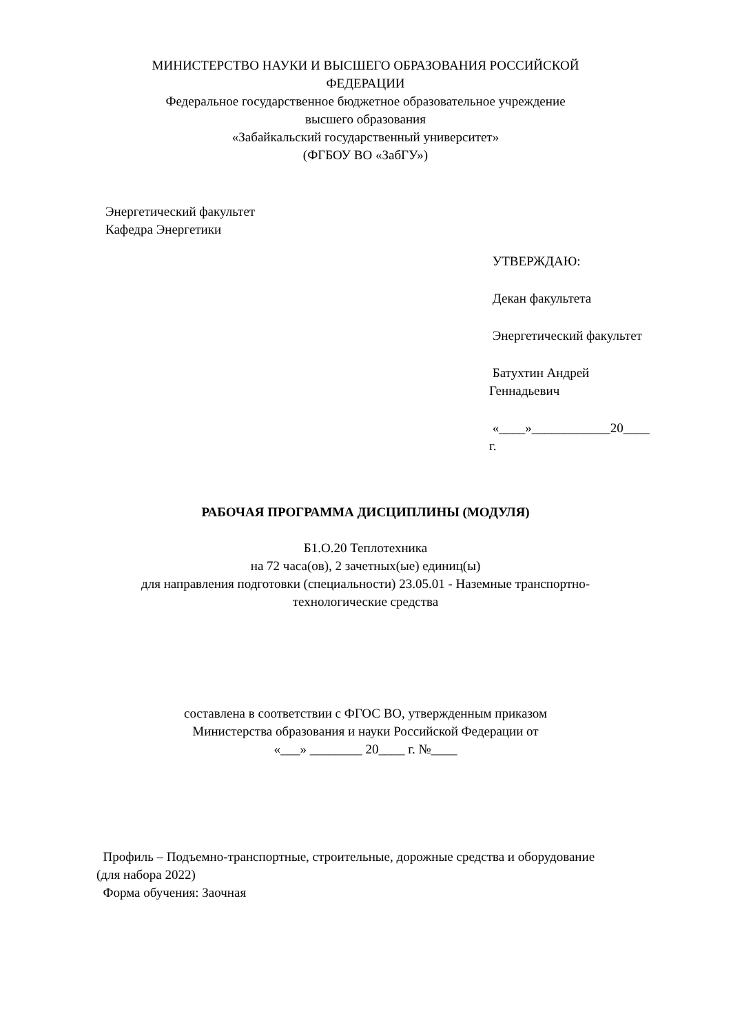МИНИСТЕРСТВО НАУКИ И ВЫСШЕГО ОБРАЗОВАНИЯ РОССИЙСКОЙ
ФЕДЕРАЦИИ
Федеральное государственное бюджетное образовательное учреждение
высшего образования
«Забайкальский государственный университет»
(ФГБОУ ВО «ЗабГУ»)
Энергетический факультет
Кафедра Энергетики
УТВЕРЖДАЮ:
Декан факультета
Энергетический факультет
Батухтин Андрей
Геннадьевич
«____»____________20____
г.
РАБОЧАЯ ПРОГРАММА ДИСЦИПЛИНЫ (МОДУЛЯ)
Б1.О.20 Теплотехника
на 72 часа(ов), 2 зачетных(ые) единиц(ы)
для направления подготовки (специальности) 23.05.01 - Наземные транспортно-
технологические средства
составлена в соответствии с ФГОС ВО, утвержденным приказом
Министерства образования и науки Российской Федерации от
«___» ________ 20____ г. №____
Профиль – Подъемно-транспортные, строительные, дорожные средства и оборудование
(для набора 2022)
Форма обучения: Заочная